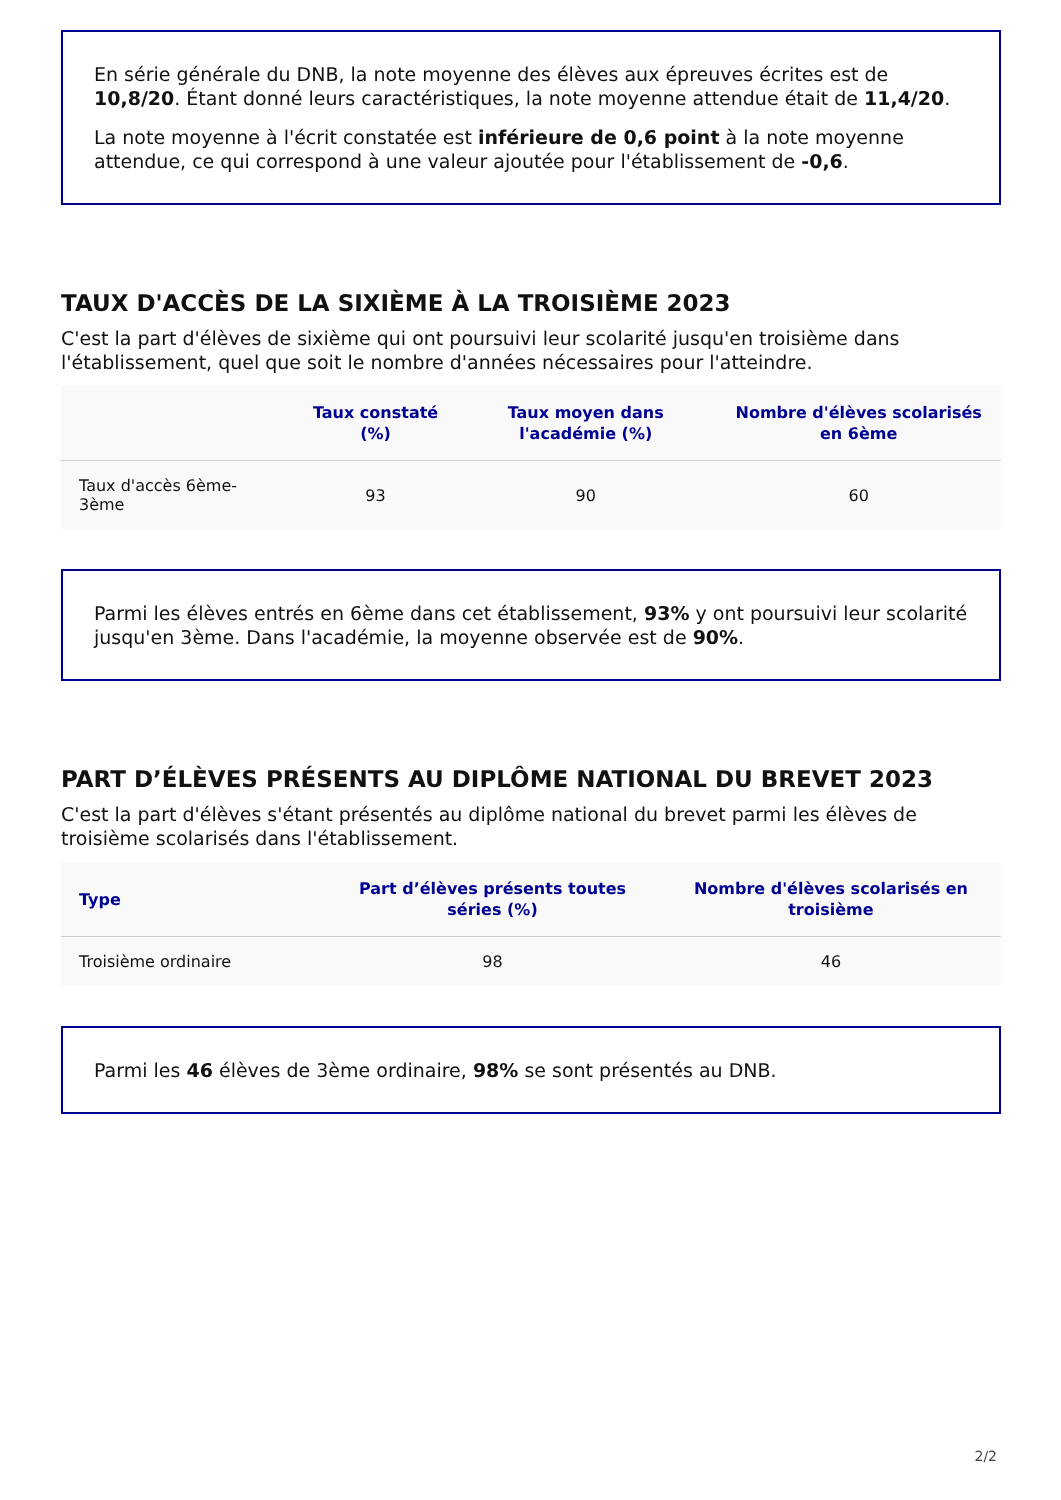En série générale du DNB, la note moyenne des élèves aux épreuves écrites est de 10,8/20. Étant donné leurs caractéristiques, la note moyenne attendue était de 11,4/20.
La note moyenne à l'écrit constatée est inférieure de 0,6 point à la note moyenne attendue, ce qui correspond à une valeur ajoutée pour l'établissement de -0,6.
TAUX D'ACCÈS DE LA SIXIÈME À LA TROISIÈME 2023
C'est la part d'élèves de sixième qui ont poursuivi leur scolarité jusqu'en troisième dans l'établissement, quel que soit le nombre d'années nécessaires pour l'atteindre.
| | Taux constaté (%) | Taux moyen dans l'académie (%) | Nombre d'élèves scolarisés en 6ème |
| --- | --- | --- | --- |
| Taux d'accès 6ème-3ème | 93 | 90 | 60 |
Parmi les élèves entrés en 6ème dans cet établissement, 93% y ont poursuivi leur scolarité jusqu'en 3ème. Dans l'académie, la moyenne observée est de 90%.
PART D’ÉLÈVES PRÉSENTS AU DIPLÔME NATIONAL DU BREVET 2023
C'est la part d'élèves s'étant présentés au diplôme national du brevet parmi les élèves de troisième scolarisés dans l'établissement.
| Type | Part d’élèves présents toutes séries (%) | Nombre d'élèves scolarisés en troisième |
| --- | --- | --- |
| Troisième ordinaire | 98 | 46 |
Parmi les 46 élèves de 3ème ordinaire, 98% se sont présentés au DNB.
2/2